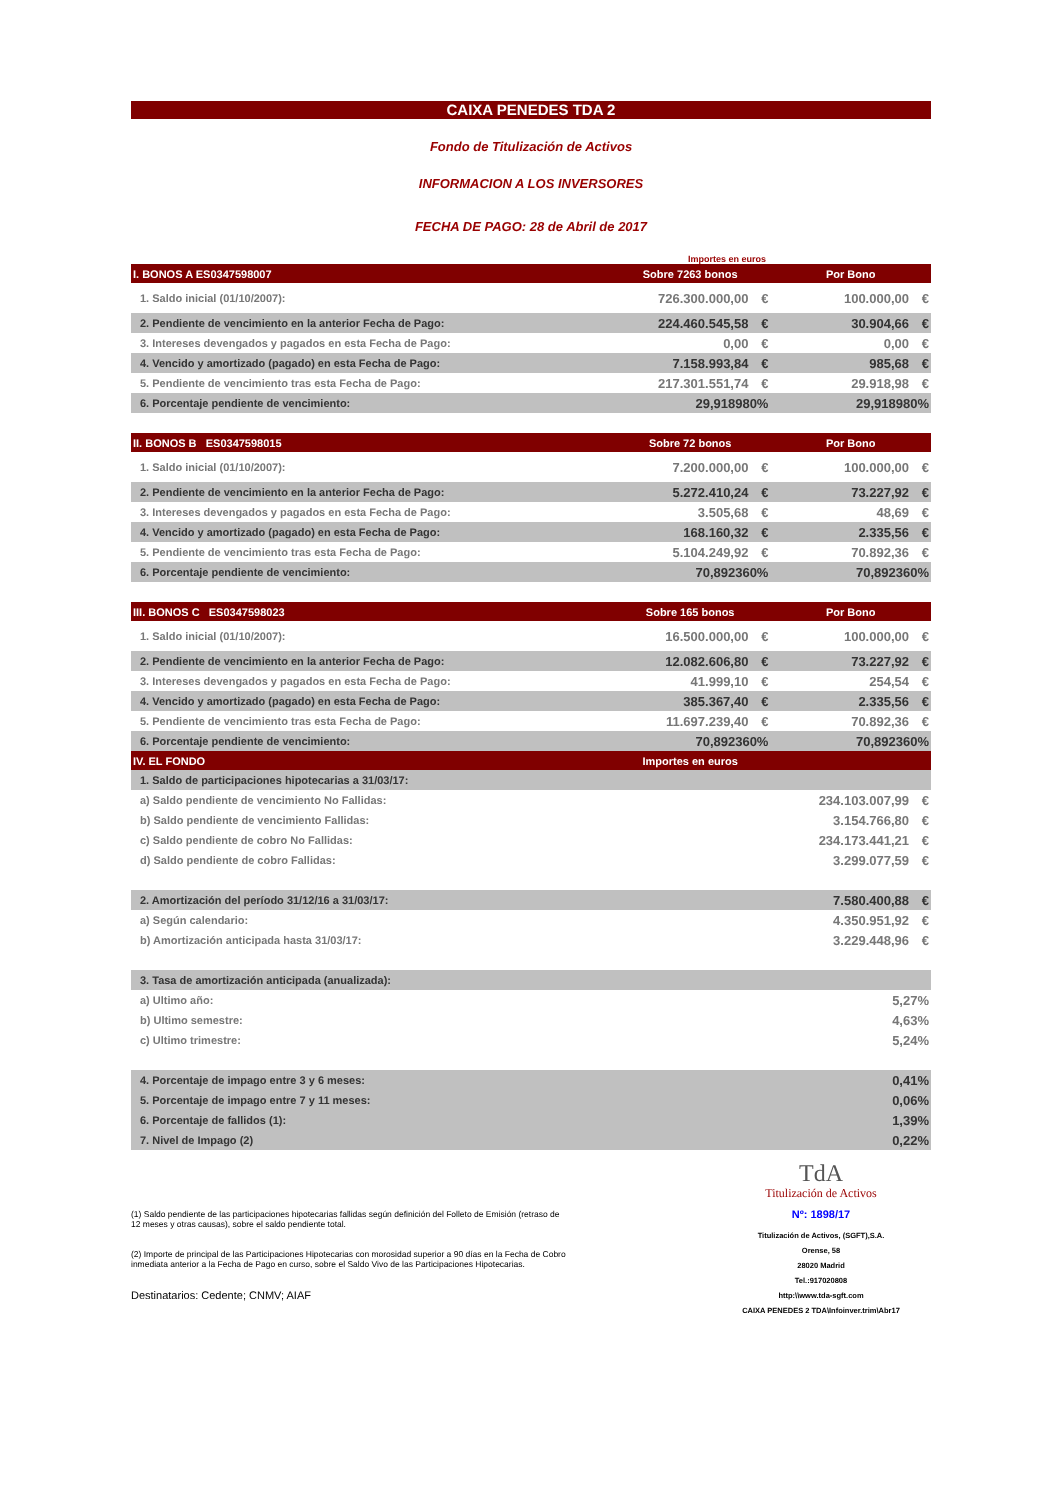CAIXA PENEDES TDA 2
Fondo de Titulización de Activos
INFORMACION A LOS INVERSORES
FECHA DE PAGO: 28 de Abril de 2017
Importes en euros
| I. BONOS A ES0347598007 | Sobre 7263 bonos | | Por Bono | |
| 1. Saldo inicial (01/10/2007): | 726.300.000,00 | € | 100.000,00 | € |
| 2. Pendiente de vencimiento en la anterior Fecha de Pago: | 224.460.545,58 | € | 30.904,66 | € |
| 3. Intereses devengados y pagados en esta Fecha de Pago: | 0,00 | € | 0,00 | € |
| 4. Vencido y amortizado (pagado) en esta Fecha de Pago: | 7.158.993,84 | € | 985,68 | € |
| 5. Pendiente de vencimiento tras esta Fecha de Pago: | 217.301.551,74 | € | 29.918,98 | € |
| 6. Porcentaje pendiente de vencimiento: | 29,918980% | | 29,918980% | |
| II. BONOS B ES0347598015 | Sobre 72 bonos | | Por Bono | |
| 1. Saldo inicial (01/10/2007): | 7.200.000,00 | € | 100.000,00 | € |
| 2. Pendiente de vencimiento en la anterior Fecha de Pago: | 5.272.410,24 | € | 73.227,92 | € |
| 3. Intereses devengados y pagados en esta Fecha de Pago: | 3.505,68 | € | 48,69 | € |
| 4. Vencido y amortizado (pagado) en esta Fecha de Pago: | 168.160,32 | € | 2.335,56 | € |
| 5. Pendiente de vencimiento tras esta Fecha de Pago: | 5.104.249,92 | € | 70.892,36 | € |
| 6. Porcentaje pendiente de vencimiento: | 70,892360% | | 70,892360% | |
| III. BONOS C ES0347598023 | Sobre 165 bonos | | Por Bono | |
| 1. Saldo inicial (01/10/2007): | 16.500.000,00 | € | 100.000,00 | € |
| 2. Pendiente de vencimiento en la anterior Fecha de Pago: | 12.082.606,80 | € | 73.227,92 | € |
| 3. Intereses devengados y pagados en esta Fecha de Pago: | 41.999,10 | € | 254,54 | € |
| 4. Vencido y amortizado (pagado) en esta Fecha de Pago: | 385.367,40 | € | 2.335,56 | € |
| 5. Pendiente de vencimiento tras esta Fecha de Pago: | 11.697.239,40 | € | 70.892,36 | € |
| 6. Porcentaje pendiente de vencimiento: | 70,892360% | | 70,892360% | |
| IV. EL FONDO | Importes en euros | | | |
| 1. Saldo de participaciones hipotecarias a 31/03/17: | | | | |
| a) Saldo pendiente de vencimiento No Fallidas: | | | 234.103.007,99 | € |
| b) Saldo pendiente de vencimiento Fallidas: | | | 3.154.766,80 | € |
| c) Saldo pendiente de cobro No Fallidas: | | | 234.173.441,21 | € |
| d) Saldo pendiente de cobro Fallidas: | | | 3.299.077,59 | € |
| 2. Amortización del período 31/12/16 a 31/03/17: | | | 7.580.400,88 | € |
| a) Según calendario: | | | 4.350.951,92 | € |
| b) Amortización anticipada hasta 31/03/17: | | | 3.229.448,96 | € |
| 3. Tasa de amortización anticipada (anualizada): | | | | |
| a) Ultimo año: | | | 5,27% | |
| b) Ultimo semestre: | | | 4,63% | |
| c) Ultimo trimestre: | | | 5,24% | |
| 4. Porcentaje de impago entre 3 y 6 meses: | | | 0,41% | |
| 5. Porcentaje de impago entre 7 y 11 meses: | | | 0,06% | |
| 6. Porcentaje de fallidos (1): | | | 1,39% | |
| 7. Nivel de Impago (2) | | | 0,22% | |
(1) Saldo pendiente de las participaciones hipotecarias fallidas según definición del Folleto de Emisión (retraso de 12 meses y otras causas), sobre el saldo pendiente total.
(2) Importe de principal de las Participaciones Hipotecarias con morosidad superior a 90 días en la Fecha de Cobro inmediata anterior a la Fecha de Pago en curso, sobre el Saldo Vivo de las Participaciones Hipotecarias.
Destinatarios: Cedente; CNMV; AIAF
TdA
Titulización de Activos
Nº: 1898/17
Titulización de Activos, (SGFT),S.A.
Orense, 58
28020 Madrid
Tel.:917020808
http:\\www.tda-sgft.com
CAIXA PENEDES 2 TDA\Infoinver.trim\Abr17